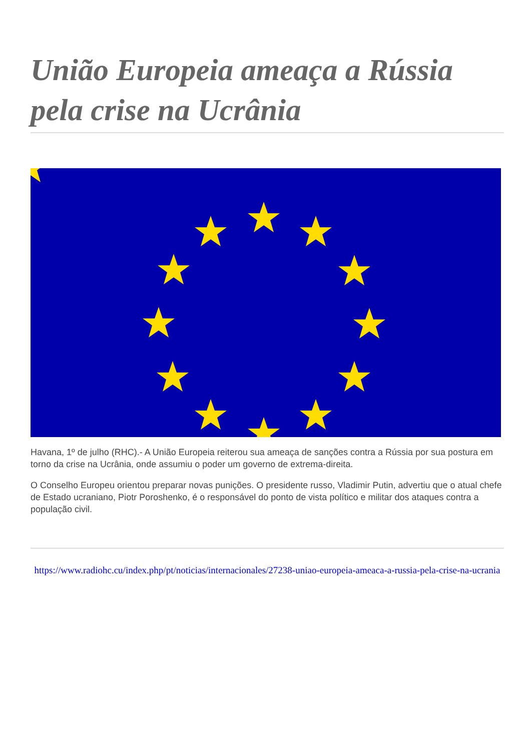União Europeia ameaça a Rússia pela crise na Ucrânia
Havana, 1º de julho (RHC).- A União Europeia reiterou sua ameaça de sanções contra a Rússia por sua postura em torno da crise na Ucrânia, onde assumiu o poder um governo de extrema-direita.
O Conselho Europeu orientou preparar novas punições. O presidente russo, Vladimir Putin, advertiu que o atual chefe de Estado ucraniano, Piotr Poroshenko, é o responsável do ponto de vista político e militar dos ataques contra a população civil.
https://www.radiohc.cu/index.php/pt/noticias/internacionales/27238-uniao-europeia-ameaca-a-russia-pela-crise-na-ucrania